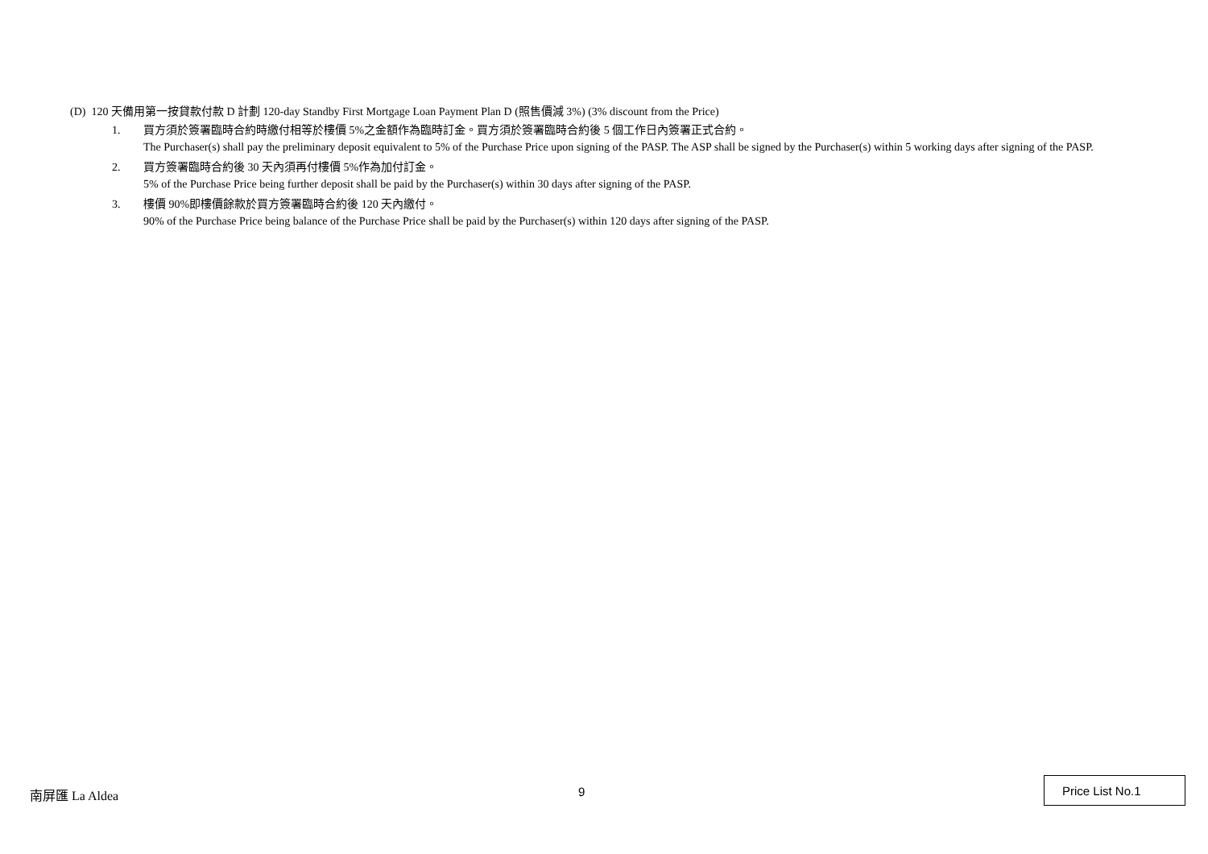(D) 120 天備用第一按貸款付款 D 計劃 120-day Standby First Mortgage Loan Payment Plan D (照售價減 3%) (3% discount from the Price)
1. 買方須於簽署臨時合約時繳付相等於樓價 5%之金額作為臨時訂金。買方須於簽署臨時合約後 5 個工作日內簽署正式合約。
The Purchaser(s) shall pay the preliminary deposit equivalent to 5% of the Purchase Price upon signing of the PASP. The ASP shall be signed by the Purchaser(s) within 5 working days after signing of the PASP.
2. 買方簽署臨時合約後 30 天內須再付樓價 5%作為加付訂金。
5% of the Purchase Price being further deposit shall be paid by the Purchaser(s) within 30 days after signing of the PASP.
3. 樓價 90%即樓價餘款於買方簽署臨時合約後 120 天內繳付。
90% of the Purchase Price being balance of the Purchase Price shall be paid by the Purchaser(s) within 120 days after signing of the PASP.
南屏匯 La Aldea 9
Price List No.1